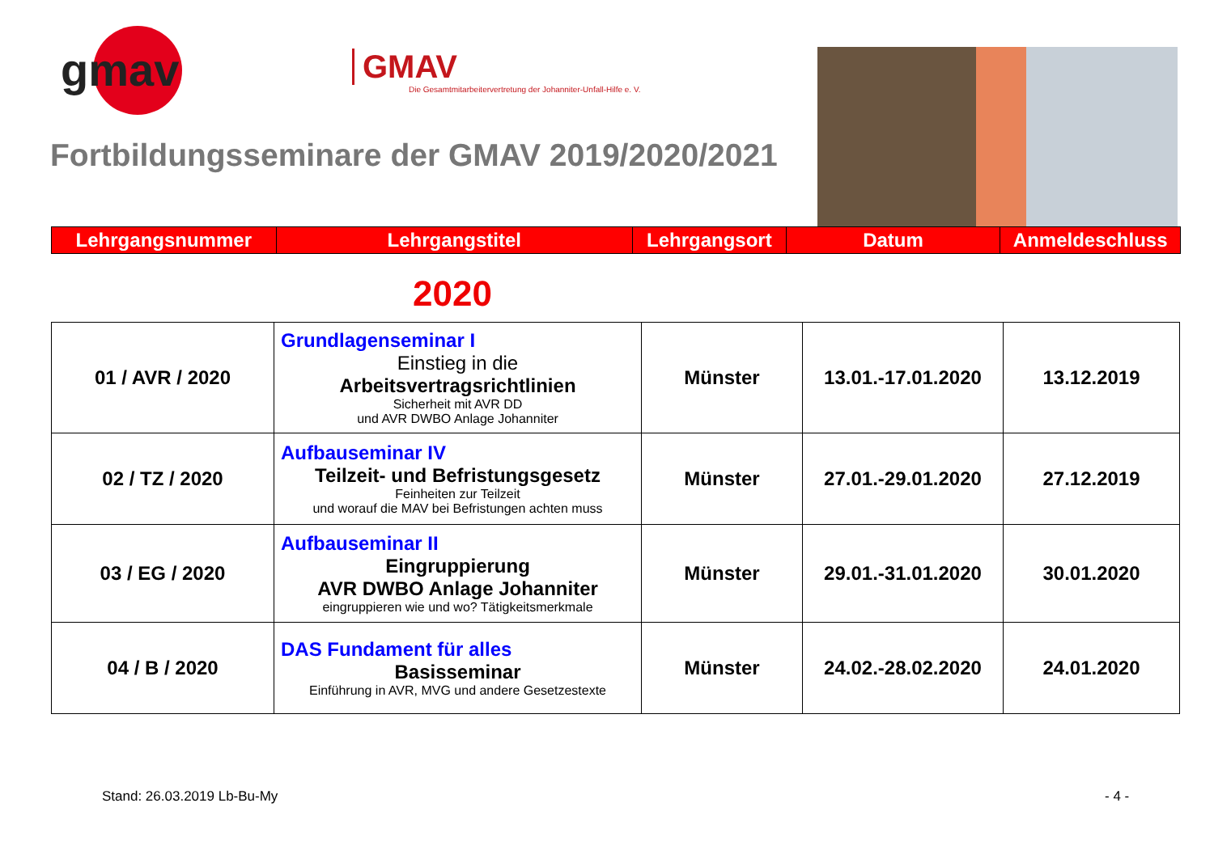gmav
GMAV
Die Gesamtmitarbeitervertretung der Johanniter-Unfall-Hilfe e. V.
Fortbildungsseminare der GMAV 2019/2020/2021
Lehrgangsnummer Lehrgangstitel Lehrgangsort Datum Anmeldeschluss
2020
| 01 / AVR / 2020 | Grundlagenseminar I Einstieg in die Arbeitsvertragsrichtlinien Sicherheit mit AVR DD und AVR DWBO Anlage Johanniter | Münster | 13.01.-17.01.2020 | 13.12.2019 |
| 02 / TZ / 2020 | Aufbauseminar IV Teilzeit- und Befristungsgesetz Feinheiten zur Teilzeit und worauf die MAV bei Befristungen achten muss | Münster | 27.01.-29.01.2020 | 27.12.2019 |
| 03 / EG / 2020 | Aufbauseminar II Eingruppierung AVR DWBO Anlage Johanniter eingruppieren wie und wo? Tätigkeitsmerkmale | Münster | 29.01.-31.01.2020 | 30.01.2020 |
| 04 / B / 2020 | DAS Fundament für alles Basisseminar Einführung in AVR, MVG und andere Gesetzestexte | Münster | 24.02.-28.02.2020 | 24.01.2020 |
Stand: 26.03.2019 Lb-Bu-My - 4 -